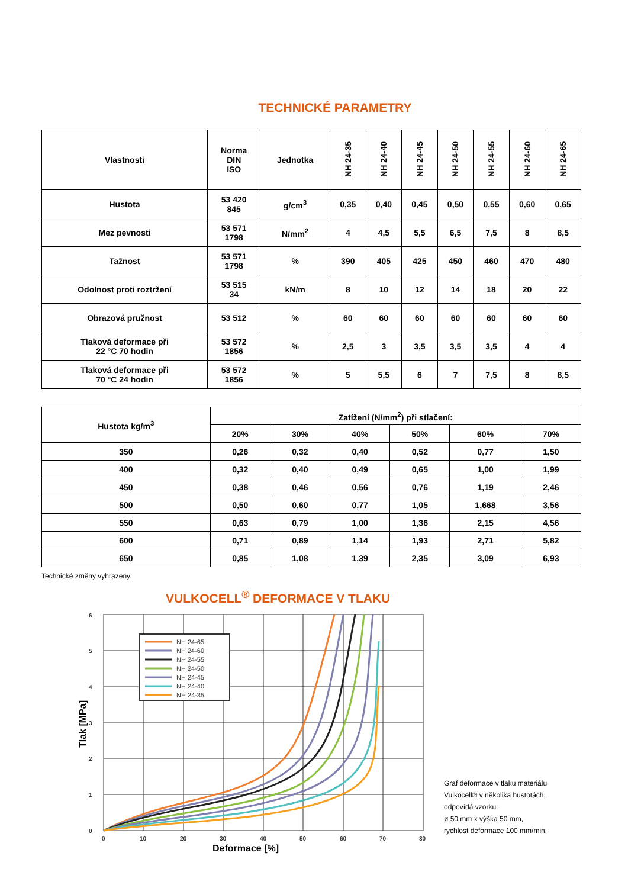TECHNICKÉ PARAMETRY
| Vlastnosti | Norma DIN ISO | Jednotka | NH 24-35 | NH 24-40 | NH 24-45 | NH 24-50 | NH 24-55 | NH 24-60 | NH 24-65 |
| --- | --- | --- | --- | --- | --- | --- | --- | --- | --- |
| Hustota | 53 420 845 | g/cm<sup>3</sup> | 0,35 | 0,40 | 0,45 | 0,50 | 0,55 | 0,60 | 0,65 |
| Mez pevnosti | 53 571 1798 | N/mm<sup>2</sup> | 4 | 4,5 | 5,5 | 6,5 | 7,5 | 8 | 8,5 |
| Tažnost | 53 571 1798 | % | 390 | 405 | 425 | 450 | 460 | 470 | 480 |
| Odolnost proti roztržení | 53 515 34 | kN/m | 8 | 10 | 12 | 14 | 18 | 20 | 22 |
| Obrazová pružnost | 53 512 | % | 60 | 60 | 60 | 60 | 60 | 60 | 60 |
| Tlaková deformace při 22 °C 70 hodin | 53 572 1856 | % | 2,5 | 3 | 3,5 | 3,5 | 3,5 | 4 | 4 |
| Tlaková deformace při 70 °C 24 hodin | 53 572 1856 | % | 5 | 5,5 | 6 | 7 | 7,5 | 8 | 8,5 |
| Hustota kg/m<sup>3</sup> | Zatížení (N/mm<sup>2</sup>) při stlačení: | | | | | |
| --- | --- | --- | --- | --- | --- | --- |
| | 20% | 30% | 40% | 50% | 60% | 70% |
| 350 | 0,26 | 0,32 | 0,40 | 0,52 | 0,77 | 1,50 |
| 400 | 0,32 | 0,40 | 0,49 | 0,65 | 1,00 | 1,99 |
| 450 | 0,38 | 0,46 | 0,56 | 0,76 | 1,19 | 2,46 |
| 500 | 0,50 | 0,60 | 0,77 | 1,05 | 1,668 | 3,56 |
| 550 | 0,63 | 0,79 | 1,00 | 1,36 | 2,15 | 4,56 |
| 600 | 0,71 | 0,89 | 1,14 | 1,93 | 2,71 | 5,82 |
| 650 | 0,85 | 1,08 | 1,39 | 2,35 | 3,09 | 6,93 |
Technické změny vyhrazeny.
VULKOCELL<sup>®</sup> DEFORMACE V TLAKU
NH 24-65
NH 24-60
NH 24-55
NH 24-50
NH 24-45
NH 24-40
NH 24-35
6
5
4
3
2
1
0
0
10
20
30
40
50
60
70
80
Deformace [%]
Tlak [MPa]
Graf deformace v tlaku materiálu
Vulkocell® v několika hustotách,
odpovídá vzorku:
ø 50 mm x výška 50 mm,
rychlost deformace 100 mm/min.